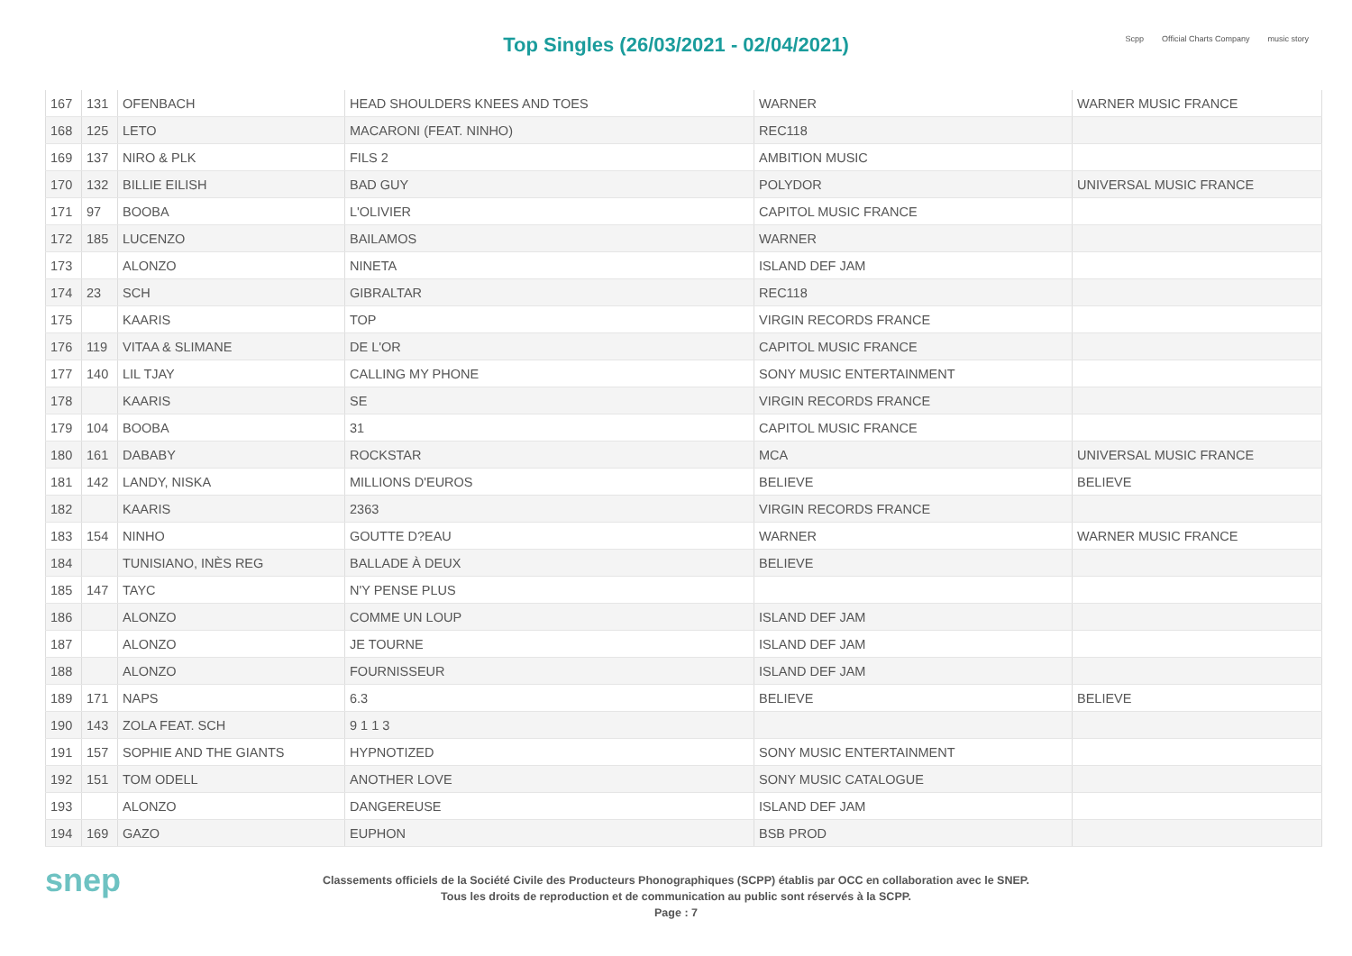Top Singles (26/03/2021 - 02/04/2021)
Scpp Official Charts Company music story
| 167 | 131 | OFENBACH | HEAD SHOULDERS KNEES AND TOES | WARNER | WARNER MUSIC FRANCE |
| 168 | 125 | LETO | MACARONI (FEAT. NINHO) | REC118 | |
| 169 | 137 | NIRO & PLK | FILS 2 | AMBITION MUSIC | |
| 170 | 132 | BILLIE EILISH | BAD GUY | POLYDOR | UNIVERSAL MUSIC FRANCE |
| 171 | 97 | BOOBA | L'OLIVIER | CAPITOL MUSIC FRANCE | |
| 172 | 185 | LUCENZO | BAILAMOS | WARNER | |
| 173 | | ALONZO | NINETA | ISLAND DEF JAM | |
| 174 | 23 | SCH | GIBRALTAR | REC118 | |
| 175 | | KAARIS | TOP | VIRGIN RECORDS FRANCE | |
| 176 | 119 | VITAA & SLIMANE | DE L'OR | CAPITOL MUSIC FRANCE | |
| 177 | 140 | LIL TJAY | CALLING MY PHONE | SONY MUSIC ENTERTAINMENT | |
| 178 | | KAARIS | SE | VIRGIN RECORDS FRANCE | |
| 179 | 104 | BOOBA | 31 | CAPITOL MUSIC FRANCE | |
| 180 | 161 | DABABY | ROCKSTAR | MCA | UNIVERSAL MUSIC FRANCE |
| 181 | 142 | LANDY, NISKA | MILLIONS D'EUROS | BELIEVE | BELIEVE |
| 182 | | KAARIS | 2363 | VIRGIN RECORDS FRANCE | |
| 183 | 154 | NINHO | GOUTTE D?EAU | WARNER | WARNER MUSIC FRANCE |
| 184 | | TUNISIANO, INÈS REG | BALLADE À DEUX | BELIEVE | |
| 185 | 147 | TAYC | N'Y PENSE PLUS | | |
| 186 | | ALONZO | COMME UN LOUP | ISLAND DEF JAM | |
| 187 | | ALONZO | JE TOURNE | ISLAND DEF JAM | |
| 188 | | ALONZO | FOURNISSEUR | ISLAND DEF JAM | |
| 189 | 171 | NAPS | 6.3 | BELIEVE | BELIEVE |
| 190 | 143 | ZOLA FEAT. SCH | 9 1 1 3 | | |
| 191 | 157 | SOPHIE AND THE GIANTS | HYPNOTIZED | SONY MUSIC ENTERTAINMENT | |
| 192 | 151 | TOM ODELL | ANOTHER LOVE | SONY MUSIC CATALOGUE | |
| 193 | | ALONZO | DANGEREUSE | ISLAND DEF JAM | |
| 194 | 169 | GAZO | EUPHON | BSB PROD | |
snep
Classements officiels de la Société Civile des Producteurs Phonographiques (SCPP) établis par OCC en collaboration avec le SNEP.
Tous les droits de reproduction et de communication au public sont réservés à la SCPP.
Page : 7